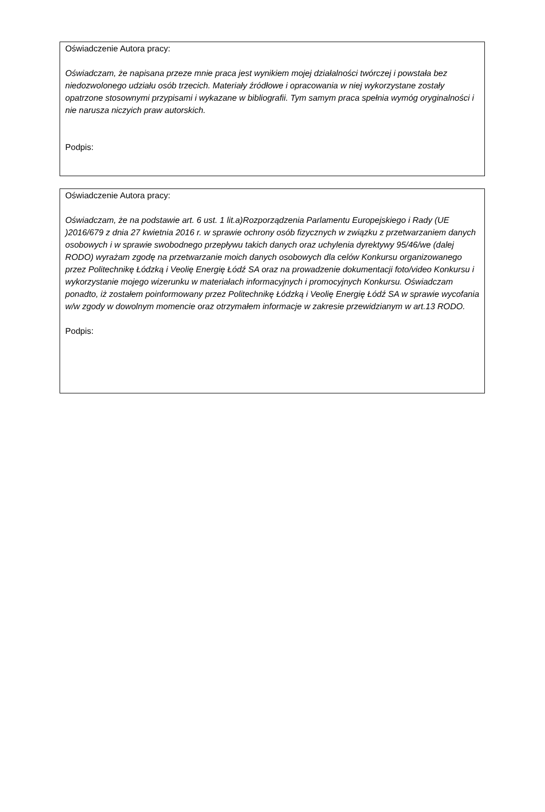Oświadczenie Autora pracy:
Oświadczam, że napisana przeze mnie praca jest wynikiem mojej działalności twórczej i powstała bez niedozwolonego udziału osób trzecich. Materiały źródłowe i opracowania w niej wykorzystane zostały opatrzone stosownymi przypisami i wykazane w bibliografii. Tym samym praca spełnia wymóg oryginalności i nie narusza niczyich praw autorskich.
Podpis:
Oświadczenie Autora pracy:
Oświadczam, że na podstawie art. 6 ust. 1 lit.a)Rozporządzenia Parlamentu Europejskiego i Rady (UE )2016/679 z dnia 27 kwietnia 2016 r. w sprawie ochrony osób fizycznych w związku z przetwarzaniem danych osobowych i w sprawie swobodnego przepływu takich danych oraz uchylenia dyrektywy 95/46/we (dalej RODO) wyrażam zgodę na przetwarzanie moich danych osobowych dla celów Konkursu organizowanego przez Politechnikę Łódzką i Veolię Energię Łódź SA oraz na prowadzenie dokumentacji foto/video Konkursu i wykorzystanie mojego wizerunku w materiałach informacyjnych i promocyjnych Konkursu. Oświadczam ponadto, iż zostałem poinformowany przez Politechnikę Łódzką i Veolię Energię Łódź SA w sprawie wycofania w/w zgody w dowolnym momencie oraz otrzymałem informacje w zakresie przewidzianym w art.13 RODO.
Podpis: